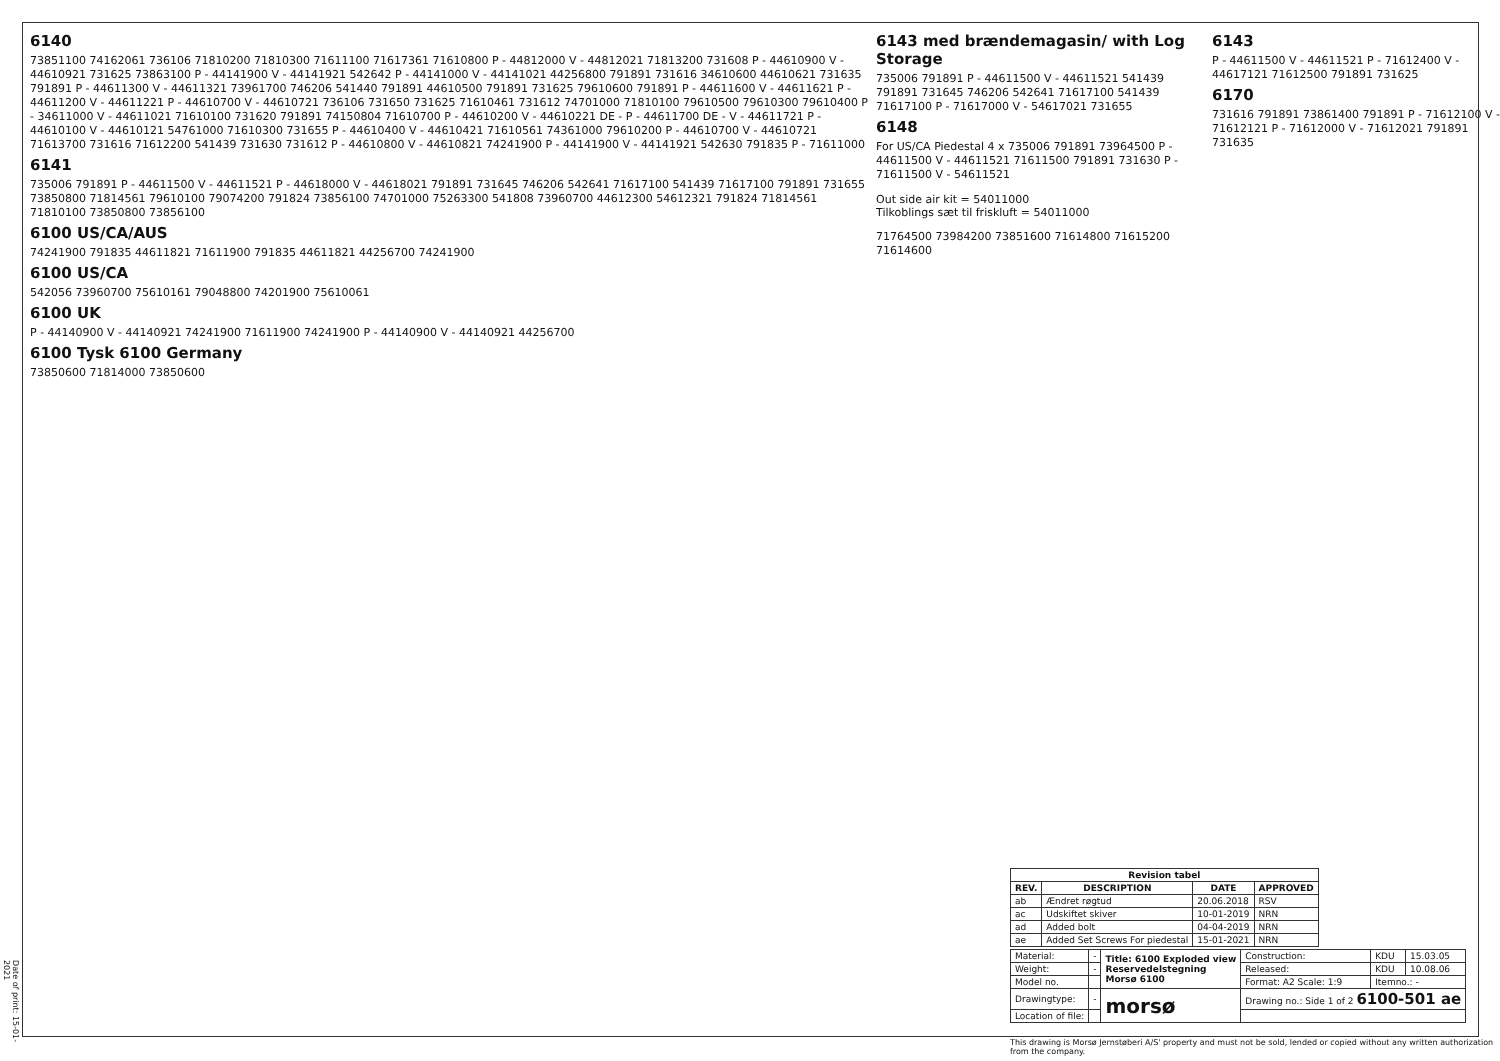6140
73851100 74162061 736106 71810200 71810300 71611100 71617361 71610800 P - 44812000 V - 44812021 71813200 731608 P - 44610900 V - 44610921 731625 73863100 P - 44141900 V - 44141921 542642 P - 44141000 V - 44141021 44256800 791891 731616 34610600 44610621 731635 791891 P - 44611300 V - 44611321 73961700 746206 541440 791891 44610500 791891 731625 79610600 791891 P - 44611600 V - 44611621 P - 44611200 V - 44611221 P - 44610700 V - 44610721 736106 731650 731625 71610461 731612 74701000 71810100 79610500 79610300 79610400 P - 34611000 V - 44611021 71610100 731620 791891 74150804 71610700 P - 44610200 V - 44610221 DE - P - 44611700 DE - V - 44611721 P - 44610100 V - 44610121 54761000 71610300 731655 P - 44610400 V - 44610421 71610561 74361000 79610200 P - 44610700 V - 44610721 71613700 731616 71612200 541439 731630 731612 P - 44610800 V - 44610821 74241900 P - 44141900 V - 44141921 542630 791835 P - 71611000
6141
735006 791891 P - 44611500 V - 44611521 P - 44618000 V - 44618021 791891 731645 746206 542641 71617100 541439 71617100 791891 731655 73850800 71814561 79610100 79074200 791824 73856100 74701000 75263300 541808 73960700 44612300 54612321 791824 71814561 71810100 73850800 73856100
6100 US/CA/AUS
74241900 791835 44611821 71611900 791835 44611821 44256700 74241900
6100 US/CA
542056 73960700 75610161 79048800 74201900 75610061
6100 UK
P - 44140900 V - 44140921 74241900 71611900 74241900 P - 44140900 V - 44140921 44256700
6100 Tysk 6100 Germany
73850600 71814000 73850600
6143 med brændemagasin/ with Log Storage
735006 791891 P - 44611500 V - 44611521 541439 791891 731645 746206 542641 71617100 541439 71617100 P - 71617000 V - 54617021 731655
6148
For US/CA Piedestal 4 x 735006 791891 73964500 P - 44611500 V - 44611521 71611500 791891 731630 P - 71611500 V - 54611521
Out side air kit = 54011000
Tilkoblings sæt til friskluft = 54011000
71764500 73984200 73851600 71614800 71615200 71614600
6143
P - 44611500 V - 44611521 P - 71612400 V - 44617121 71612500 791891 731625
6170
731616 791891 73861400 791891 P - 71612100 V - 71612121 P - 71612000 V - 71612021 791891 731635
| Revision tabel | | | |
| --- | --- | --- | --- |
| REV. | DESCRIPTION | DATE | APPROVED |
| ab | Ændret røgtud | 20.06.2018 | RSV |
| ac | Udskiftet skiver | 10-01-2019 | NRN |
| ad | Added bolt | 04-04-2019 | NRN |
| ae | Added Set Screws For piedestal | 15-01-2021 | NRN |
| Material: | - | Title: 6100 Exploded view Reservedelstegning Morsø 6100 | Construction: | KDU | 15.03.05 |
| Weight: | - | | Released: | KDU | 10.08.06 |
| Model no. | | | Format: A2 Scale: 1:9 | Itemno.: - | |
| Drawingtype: | - | morsø | Drawing no.: Side 1 of 2 6100-501 ae | | |
| Location of file: | | | | | |
This drawing is Morsø Jernstøberi A/S' property and must not be sold, lended or copied without any written authorization from the company.
Date of print: 15-01-2021